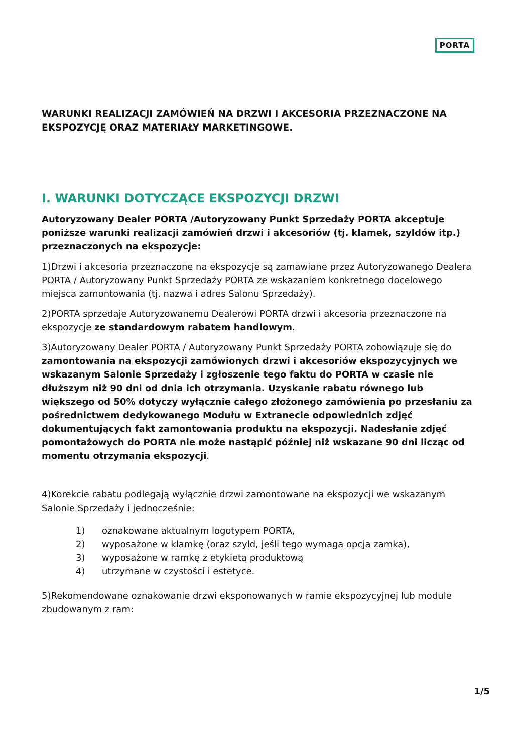PORTA
WARUNKI REALIZACJI ZAMÓWIEŃ NA DRZWI I AKCESORIA PRZEZNACZONE NA EKSPOZYCJĘ ORAZ MATERIAŁY MARKETINGOWE.
I. WARUNKI DOTYCZĄCE EKSPOZYCJI DRZWI
Autoryzowany Dealer PORTA /Autoryzowany Punkt Sprzedaży PORTA akceptuje poniższe warunki realizacji zamówień drzwi i akcesoriów (tj. klamek, szyldów itp.) przeznaczonych na ekspozycje:
1)Drzwi i akcesoria przeznaczone na ekspozycje są zamawiane przez Autoryzowanego Dealera PORTA / Autoryzowany Punkt Sprzedaży PORTA ze wskazaniem konkretnego docelowego miejsca zamontowania (tj. nazwa i adres Salonu Sprzedaży).
2)PORTA sprzedaje Autoryzowanemu Dealerowi PORTA drzwi i akcesoria przeznaczone na ekspozycje ze standardowym rabatem handlowym.
3)Autoryzowany Dealer PORTA / Autoryzowany Punkt Sprzedaży PORTA zobowiązuje się do zamontowania na ekspozycji zamówionych drzwi i akcesoriów ekspozycyjnych we wskazanym Salonie Sprzedaży i zgłoszenie tego faktu do PORTA w czasie nie dłuższym niż 90 dni od dnia ich otrzymania. Uzyskanie rabatu równego lub większego od 50% dotyczy wyłącznie całego złożonego zamówienia po przesłaniu za pośrednictwem dedykowanego Modułu w Extranecie odpowiednich zdjęć dokumentujących fakt zamontowania produktu na ekspozycji. Nadesłanie zdjęć pomontażowych do PORTA nie może nastąpić później niż wskazane 90 dni licząc od momentu otrzymania ekspozycji.
4)Korekcie rabatu podlegają wyłącznie drzwi zamontowane na ekspozycji we wskazanym Salonie Sprzedaży i jednocześnie:
1) oznakowane aktualnym logotypem PORTA,
2) wyposażone w klamkę (oraz szyld, jeśli tego wymaga opcja zamka),
3) wyposażone w ramkę z etykietą produktową
4) utrzymane w czystości i estetyce.
5)Rekomendowane oznakowanie drzwi eksponowanych w ramie ekspozycyjnej lub module zbudowanym z ram:
1/5